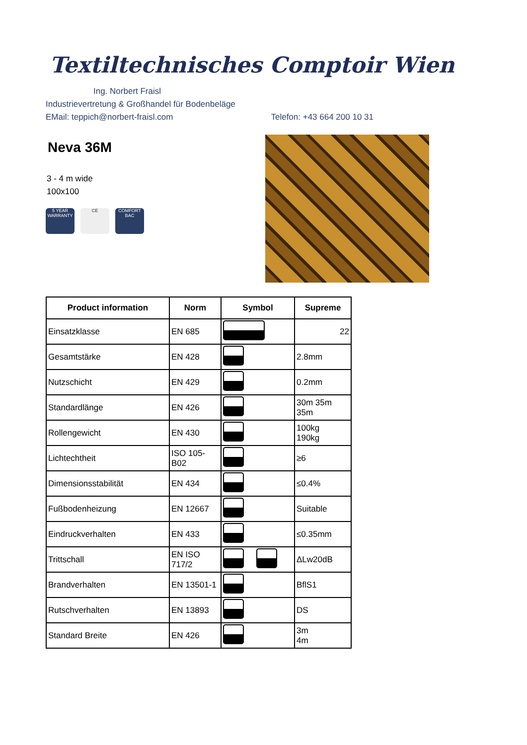Textiltechnisches Comptoir Wien
Ing. Norbert Fraisl
Industrievertretung & Großhandel für Bodenbeläge
EMail: teppich@norbert-fraisl.com Telefon: +43 664 200 10 31
Neva 36M
3 - 4 m wide
100x100
5 YEAR WARRANTY
CE COMFORT BAC
| Product information | Norm | Symbol | Supreme |
| --- | --- | --- | --- |
| Einsatzklasse | EN 685 | | 22 |
| Gesamtstärke | EN 428 | | 2.8mm |
| Nutzschicht | EN 429 | | 0.2mm |
| Standardlänge | EN 426 | | 30m 35m 35m |
| Rollengewicht | EN 430 | | 100kg 190kg |
| Lichtechtheit | ISO 105- B02 | | ≥6 |
| Dimensionsstabilität | EN 434 | | ≤0.4% |
| Fußbodenheizung | EN 12667 | | Suitable |
| Eindruckverhalten | EN 433 | | ≤0.35mm |
| Trittschall | EN ISO 717/2 | | ΔLw20dB |
| Brandverhalten | EN 13501-1 | | BflS1 |
| Rutschverhalten | EN 13893 | | DS |
| Standard Breite | EN 426 | | 3m 4m |